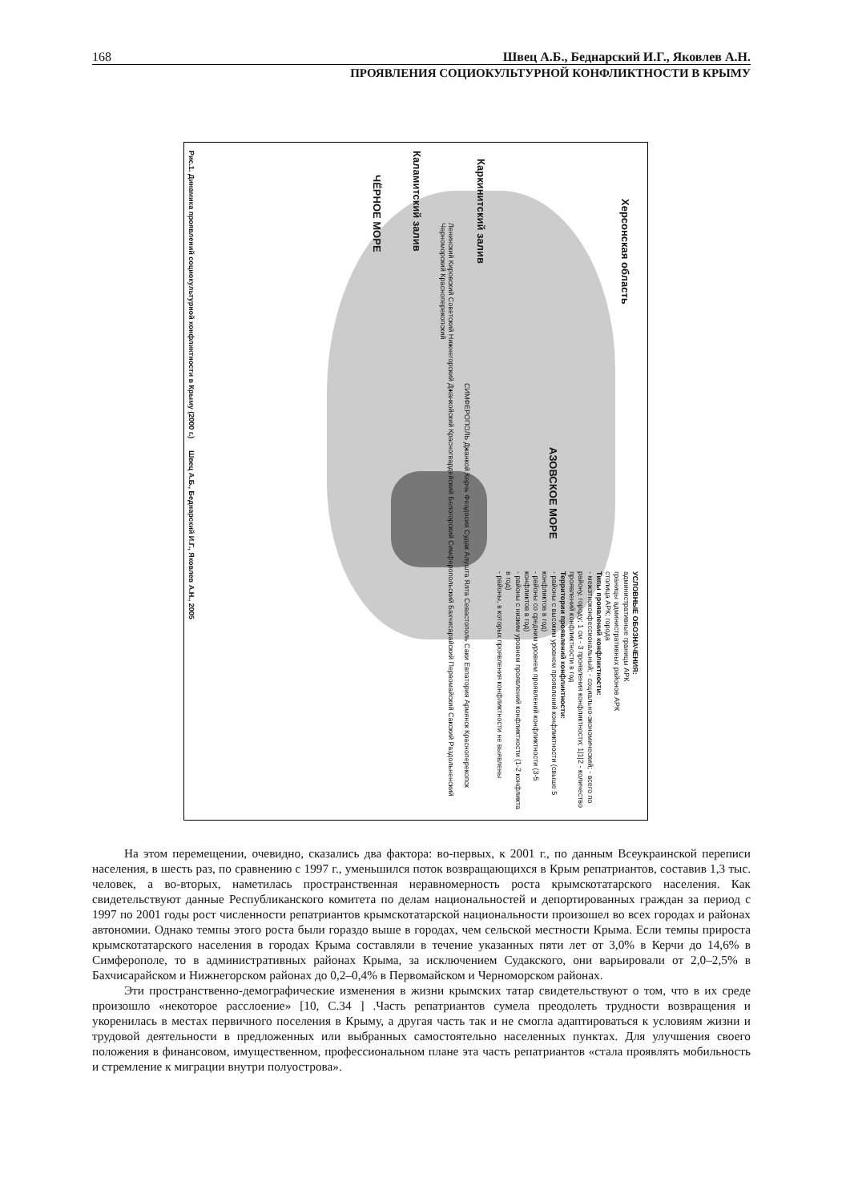168 Швец А.Б., Беднарский И.Г., Яковлев А.Н.
ПРОЯВЛЕНИЯ СОЦИОКУЛЬТУРНОЙ КОНФЛИКТНОСТИ В КРЫМУ
АЗОВСКОЕ МОРЕ
Херсонская область
ЧЁРНОЕ МОРЕ
Каркинитский залив
Каламитский залив
СИМФЕРОПОЛЬ Джанкой Керчь Феодосия Судак Алушта Ялта Севастополь Саки Евпатория Армянск Красноперекопск
Ленинский Кировский Советский Нижнегорский Джанкойский Красногвардейский Белогорский Симферопольский Бахчисарайский Первомайский Сакский Раздольненский Черноморский Красноперекопский
УСЛОВНЫЕ ОБОЗНАЧЕНИЯ:
административные границы АРК
границы административных районов АРК
столица АРК; города
Типы проявлений конфликтности:
- межэтноконфессиональный; - социально-экономический; - всего по району, городу; 1 см - 3 проявления конфликтности; 1|1|2 - количество проявлений конфликтности в год
Территории проявлений конфликтности:
- районы с высоким уровнем проявлений конфликтности (свыше 5 конфликтов в год)
- районы со средним уровнем проявлений конфликтности (3-5 конфликтов в год)
- районы с низким уровнем проявлений конфликтности (1-2 конфликта в год)
- районы, в которых проявления конфликтности не выявлены
Рис.1. Динамика проявлений социокультурной конфликтности в Крыму (2000 г.) Швец А.Б., Беднарский И.Г., Яковлев А.Н., 2005
На этом перемещении, очевидно, сказались два фактора: во-первых, к 2001 г., по данным Всеукраинской переписи населения, в шесть раз, по сравнению с 1997 г., уменьшился поток возвращающихся в Крым репатриантов, составив 1,3 тыс. человек, а во-вторых, наметилась пространственная неравномерность роста крымскотатарского населения. Как свидетельствуют данные Республиканского комитета по делам национальностей и депортированных граждан за период с 1997 по 2001 годы рост численности репатриантов крымскотатарской национальности произошел во всех городах и районах автономии. Однако темпы этого роста были гораздо выше в городах, чем сельской местности Крыма. Если темпы прироста крымскотатарского населения в городах Крыма составляли в течение указанных пяти лет от 3,0% в Керчи до 14,6% в Симферополе, то в административных районах Крыма, за исключением Судакского, они варьировали от 2,0–2,5% в Бахчисарайском и Нижнегорском районах до 0,2–0,4% в Первомайском и Черноморском районах.
Эти пространственно-демографические изменения в жизни крымских татар свидетельствуют о том, что в их среде произошло «некоторое расслоение» [10, С.34 ] .Часть репатриантов сумела преодолеть трудности возвращения и укоренилась в местах первичного поселения в Крыму, а другая часть так и не смогла адаптироваться к условиям жизни и трудовой деятельности в предложенных или выбранных самостоятельно населенных пунктах. Для улучшения своего положения в финансовом, имущественном, профессиональном плане эта часть репатриантов «стала проявлять мобильность и стремление к миграции внутри полуострова».